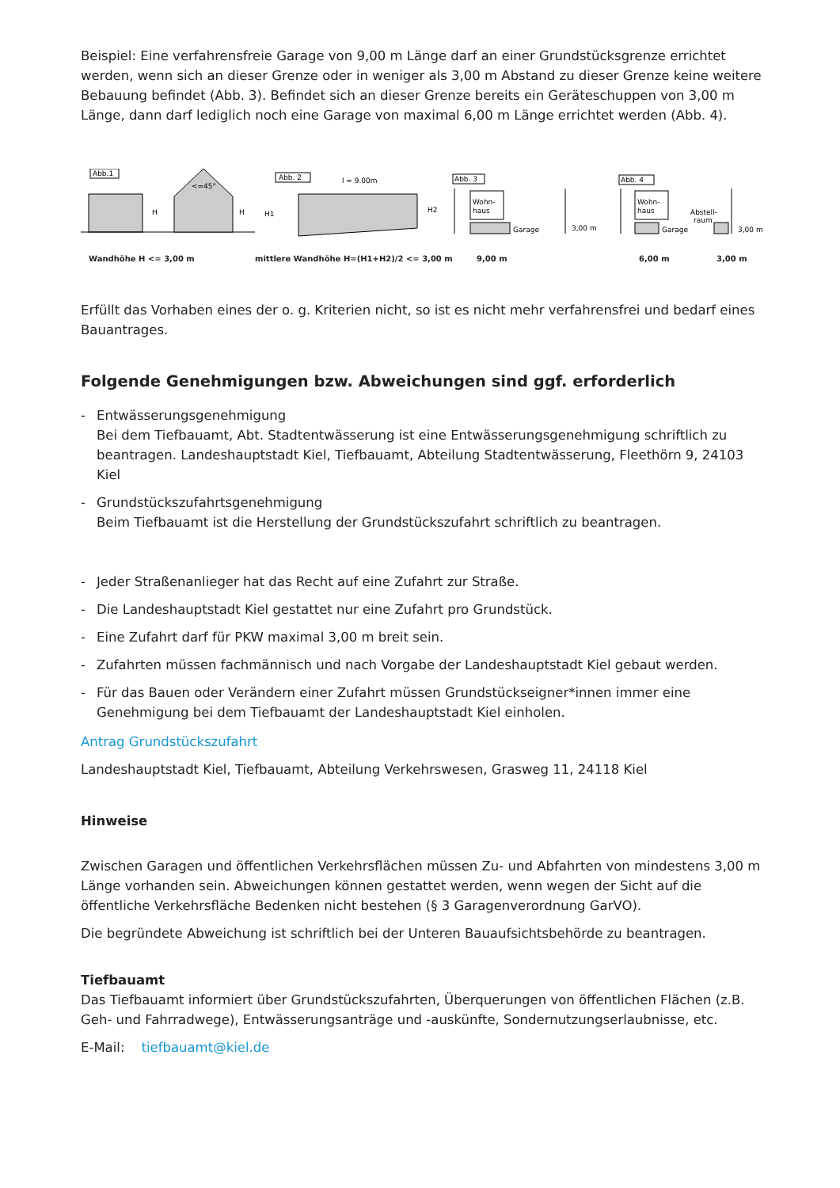Beispiel: Eine verfahrensfreie Garage von 9,00 m Länge darf an einer Grundstücksgrenze errichtet werden, wenn sich an dieser Grenze oder in weniger als 3,00 m Abstand zu dieser Grenze keine weitere Bebauung befindet (Abb. 3). Befindet sich an dieser Grenze bereits ein Geräteschuppen von 3,00 m Länge, dann darf lediglich noch eine Garage von maximal 6,00 m Länge errichtet werden (Abb. 4).
Abb.1
H
H
<=45°
Abb. 2
l = 9.00m
H1
H2
Abb. 3
Wohn-
haus
Garage
3,00 m
Abb. 4
Wohn-
haus
Garage
Abstell-
raum
3,00 m
Wandhöhe H <= 3,00 m mittlere Wandhöhe H=(H1+H2)/2 <= 3,00 m 9,00 m 6,00 m 3,00 m
Erfüllt das Vorhaben eines der o. g. Kriterien nicht, so ist es nicht mehr verfahrensfrei und bedarf eines Bauantrages.
Folgende Genehmigungen bzw. Abweichungen sind ggf. erforderlich
- Entwässerungsgenehmigung
Bei dem Tiefbauamt, Abt. Stadtentwässerung ist eine Entwässerungsgenehmigung schriftlich zu beantragen. Landeshauptstadt Kiel, Tiefbauamt, Abteilung Stadtentwässerung, Fleethörn 9, 24103 Kiel
- Grundstückszufahrtsgenehmigung
Beim Tiefbauamt ist die Herstellung der Grundstückszufahrt schriftlich zu beantragen.
- Jeder Straßenanlieger hat das Recht auf eine Zufahrt zur Straße.
- Die Landeshauptstadt Kiel gestattet nur eine Zufahrt pro Grundstück.
- Eine Zufahrt darf für PKW maximal 3,00 m breit sein.
- Zufahrten müssen fachmännisch und nach Vorgabe der Landeshauptstadt Kiel gebaut werden.
- Für das Bauen oder Verändern einer Zufahrt müssen Grundstückseigner*innen immer eine Genehmigung bei dem Tiefbauamt der Landeshauptstadt Kiel einholen.
Antrag Grundstückszufahrt
Landeshauptstadt Kiel, Tiefbauamt, Abteilung Verkehrswesen, Grasweg 11, 24118 Kiel
Hinweise
Zwischen Garagen und öffentlichen Verkehrsflächen müssen Zu- und Abfahrten von mindestens 3,00 m Länge vorhanden sein. Abweichungen können gestattet werden, wenn wegen der Sicht auf die öffentliche Verkehrsfläche Bedenken nicht bestehen (§ 3 Garagenverordnung GarVO).
Die begründete Abweichung ist schriftlich bei der Unteren Bauaufsichtsbehörde zu beantragen.
Tiefbauamt
Das Tiefbauamt informiert über Grundstückszufahrten, Überquerungen von öffentlichen Flächen (z.B. Geh- und Fahrradwege), Entwässerungsanträge und -auskünfte, Sondernutzungserlaubnisse, etc.
E-Mail: tiefbauamt@kiel.de